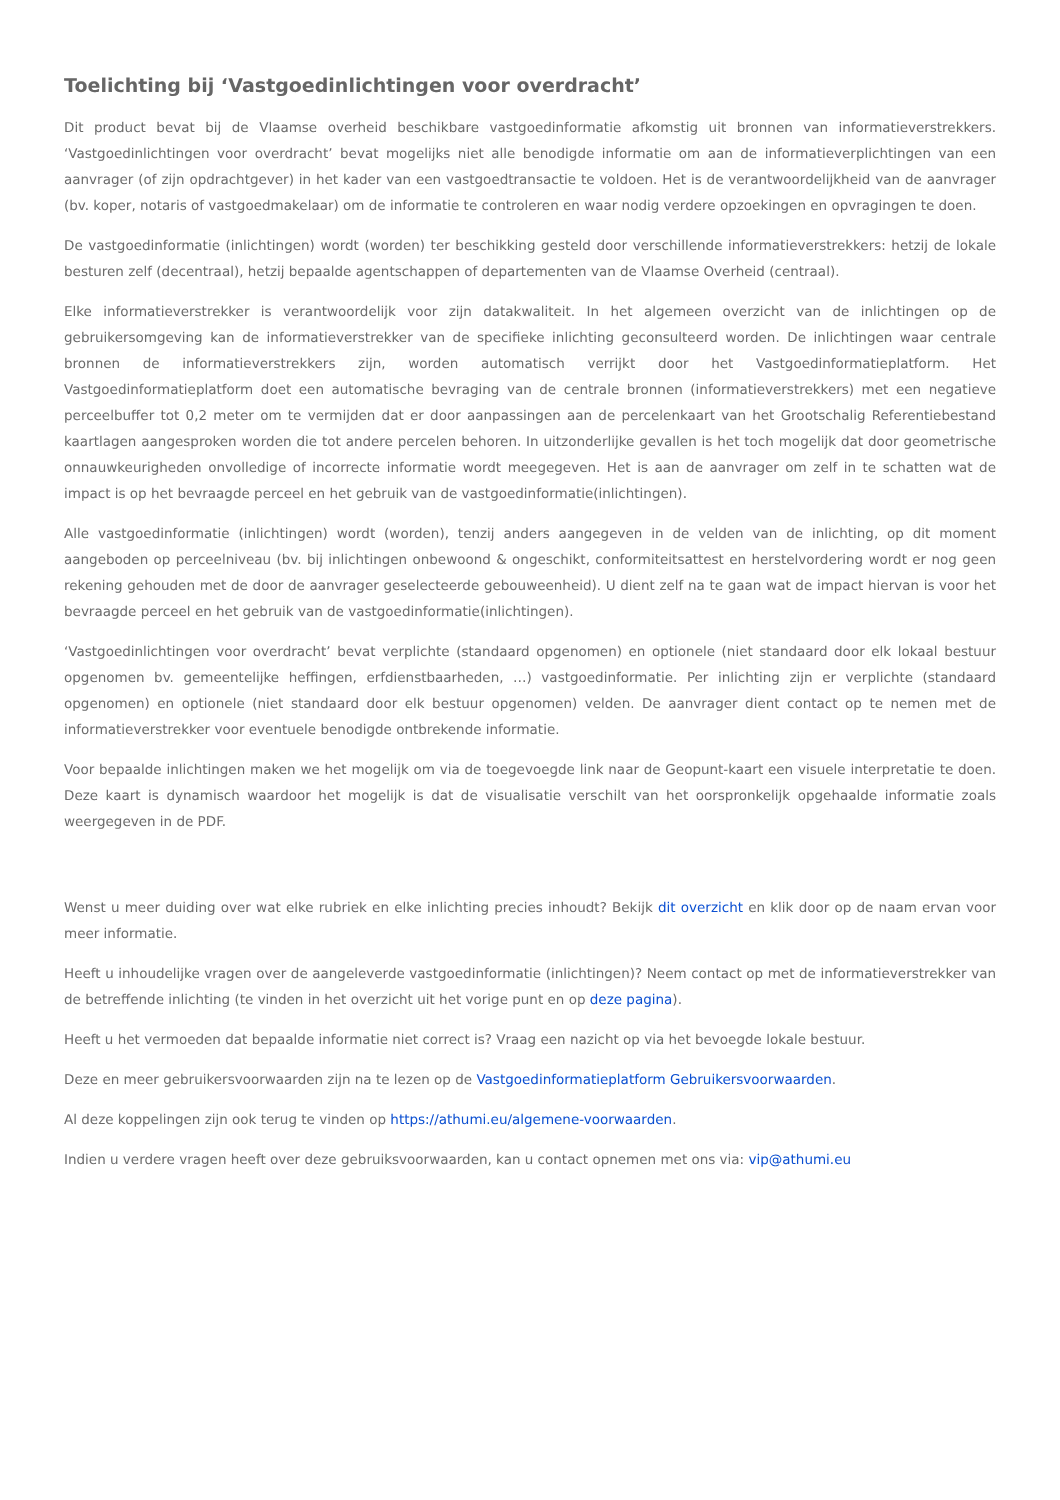Toelichting bij ‘Vastgoedinlichtingen voor overdracht’
Dit product bevat bij de Vlaamse overheid beschikbare vastgoedinformatie afkomstig uit bronnen van informatieverstrekkers. ‘Vastgoedinlichtingen voor overdracht’ bevat mogelijks niet alle benodigde informatie om aan de informatieverplichtingen van een aanvrager (of zijn opdrachtgever) in het kader van een vastgoedtransactie te voldoen. Het is de verantwoordelijkheid van de aanvrager (bv. koper, notaris of vastgoedmakelaar) om de informatie te controleren en waar nodig verdere opzoekingen en opvragingen te doen.
De vastgoedinformatie (inlichtingen) wordt (worden) ter beschikking gesteld door verschillende informatieverstrekkers: hetzij de lokale besturen zelf (decentraal), hetzij bepaalde agentschappen of departementen van de Vlaamse Overheid (centraal).
Elke informatieverstrekker is verantwoordelijk voor zijn datakwaliteit. In het algemeen overzicht van de inlichtingen op de gebruikersomgeving kan de informatieverstrekker van de specifieke inlichting geconsulteerd worden. De inlichtingen waar centrale bronnen de informatieverstrekkers zijn, worden automatisch verrijkt door het Vastgoedinformatieplatform. Het Vastgoedinformatieplatform doet een automatische bevraging van de centrale bronnen (informatieverstrekkers) met een negatieve perceelbuffer tot 0,2 meter om te vermijden dat er door aanpassingen aan de percelenkaart van het Grootschalig Referentiebestand kaartlagen aangesproken worden die tot andere percelen behoren. In uitzonderlijke gevallen is het toch mogelijk dat door geometrische onnauwkeurigheden onvolledige of incorrecte informatie wordt meegegeven. Het is aan de aanvrager om zelf in te schatten wat de impact is op het bevraagde perceel en het gebruik van de vastgoedinformatie(inlichtingen).
Alle vastgoedinformatie (inlichtingen) wordt (worden), tenzij anders aangegeven in de velden van de inlichting, op dit moment aangeboden op perceelniveau (bv. bij inlichtingen onbewoond & ongeschikt, conformiteitsattest en herstelvordering wordt er nog geen rekening gehouden met de door de aanvrager geselecteerde gebouweenheid). U dient zelf na te gaan wat de impact hiervan is voor het bevraagde perceel en het gebruik van de vastgoedinformatie(inlichtingen).
‘Vastgoedinlichtingen voor overdracht’ bevat verplichte (standaard opgenomen) en optionele (niet standaard door elk lokaal bestuur opgenomen bv. gemeentelijke heffingen, erfdienstbaarheden, …) vastgoedinformatie. Per inlichting zijn er verplichte (standaard opgenomen) en optionele (niet standaard door elk bestuur opgenomen) velden. De aanvrager dient contact op te nemen met de informatieverstrekker voor eventuele benodigde ontbrekende informatie.
Voor bepaalde inlichtingen maken we het mogelijk om via de toegevoegde link naar de Geopunt-kaart een visuele interpretatie te doen. Deze kaart is dynamisch waardoor het mogelijk is dat de visualisatie verschilt van het oorspronkelijk opgehaalde informatie zoals weergegeven in de PDF.
Wenst u meer duiding over wat elke rubriek en elke inlichting precies inhoudt? Bekijk dit overzicht en klik door op de naam ervan voor meer informatie.
Heeft u inhoudelijke vragen over de aangeleverde vastgoedinformatie (inlichtingen)? Neem contact op met de informatieverstrekker van de betreffende inlichting (te vinden in het overzicht uit het vorige punt en op deze pagina).
Heeft u het vermoeden dat bepaalde informatie niet correct is? Vraag een nazicht op via het bevoegde lokale bestuur.
Deze en meer gebruikersvoorwaarden zijn na te lezen op de Vastgoedinformatieplatform Gebruikersvoorwaarden.
Al deze koppelingen zijn ook terug te vinden op https://athumi.eu/algemene-voorwaarden.
Indien u verdere vragen heeft over deze gebruiksvoorwaarden, kan u contact opnemen met ons via: vip@athumi.eu